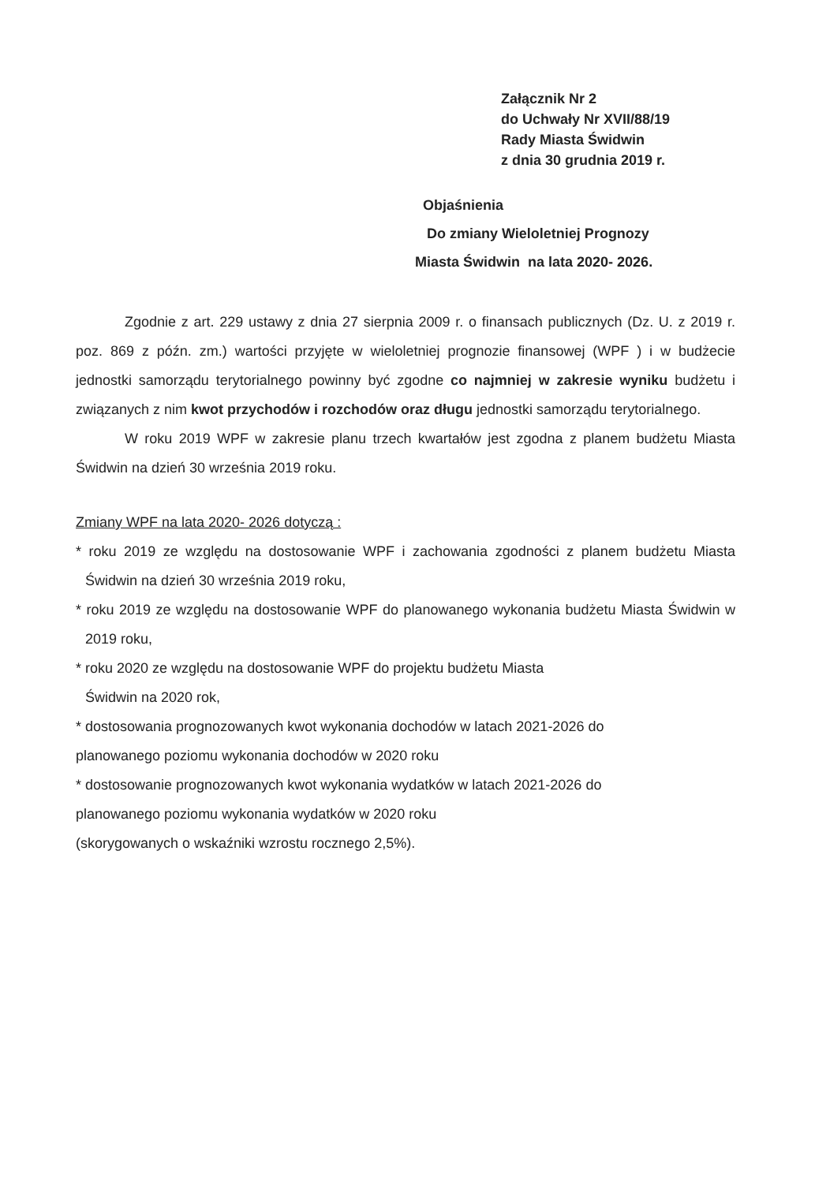Załącznik Nr 2
do Uchwały Nr XVII/88/19
Rady Miasta Świdwin
z dnia 30 grudnia 2019 r.
Objaśnienia
Do zmiany Wieloletniej Prognozy
Miasta Świdwin na lata 2020- 2026.
Zgodnie z art. 229 ustawy z dnia 27 sierpnia 2009 r. o finansach publicznych (Dz. U. z 2019 r. poz. 869 z późn. zm.) wartości przyjęte w wieloletniej prognozie finansowej (WPF ) i w budżecie jednostki samorządu terytorialnego powinny być zgodne co najmniej w zakresie wyniku budżetu i związanych z nim kwot przychodów i rozchodów oraz długu jednostki samorządu terytorialnego.
W roku 2019 WPF w zakresie planu trzech kwartałów jest zgodna z planem budżetu Miasta Świdwin na dzień 30 września 2019 roku.
Zmiany WPF na lata 2020- 2026 dotyczą :
* roku 2019 ze względu na dostosowanie WPF i zachowania zgodności z planem budżetu Miasta Świdwin na dzień 30 września 2019 roku,
* roku 2019 ze względu na dostosowanie WPF do planowanego wykonania budżetu Miasta Świdwin w 2019 roku,
* roku 2020 ze względu na dostosowanie WPF do projektu budżetu Miasta
Świdwin na 2020 rok,
* dostosowania prognozowanych kwot wykonania dochodów w latach 2021-2026 do
planowanego poziomu wykonania dochodów w 2020 roku
* dostosowanie prognozowanych kwot wykonania wydatków w latach 2021-2026 do
planowanego poziomu wykonania wydatków w 2020 roku
(skorygowanych o wskaźniki wzrostu rocznego 2,5%).